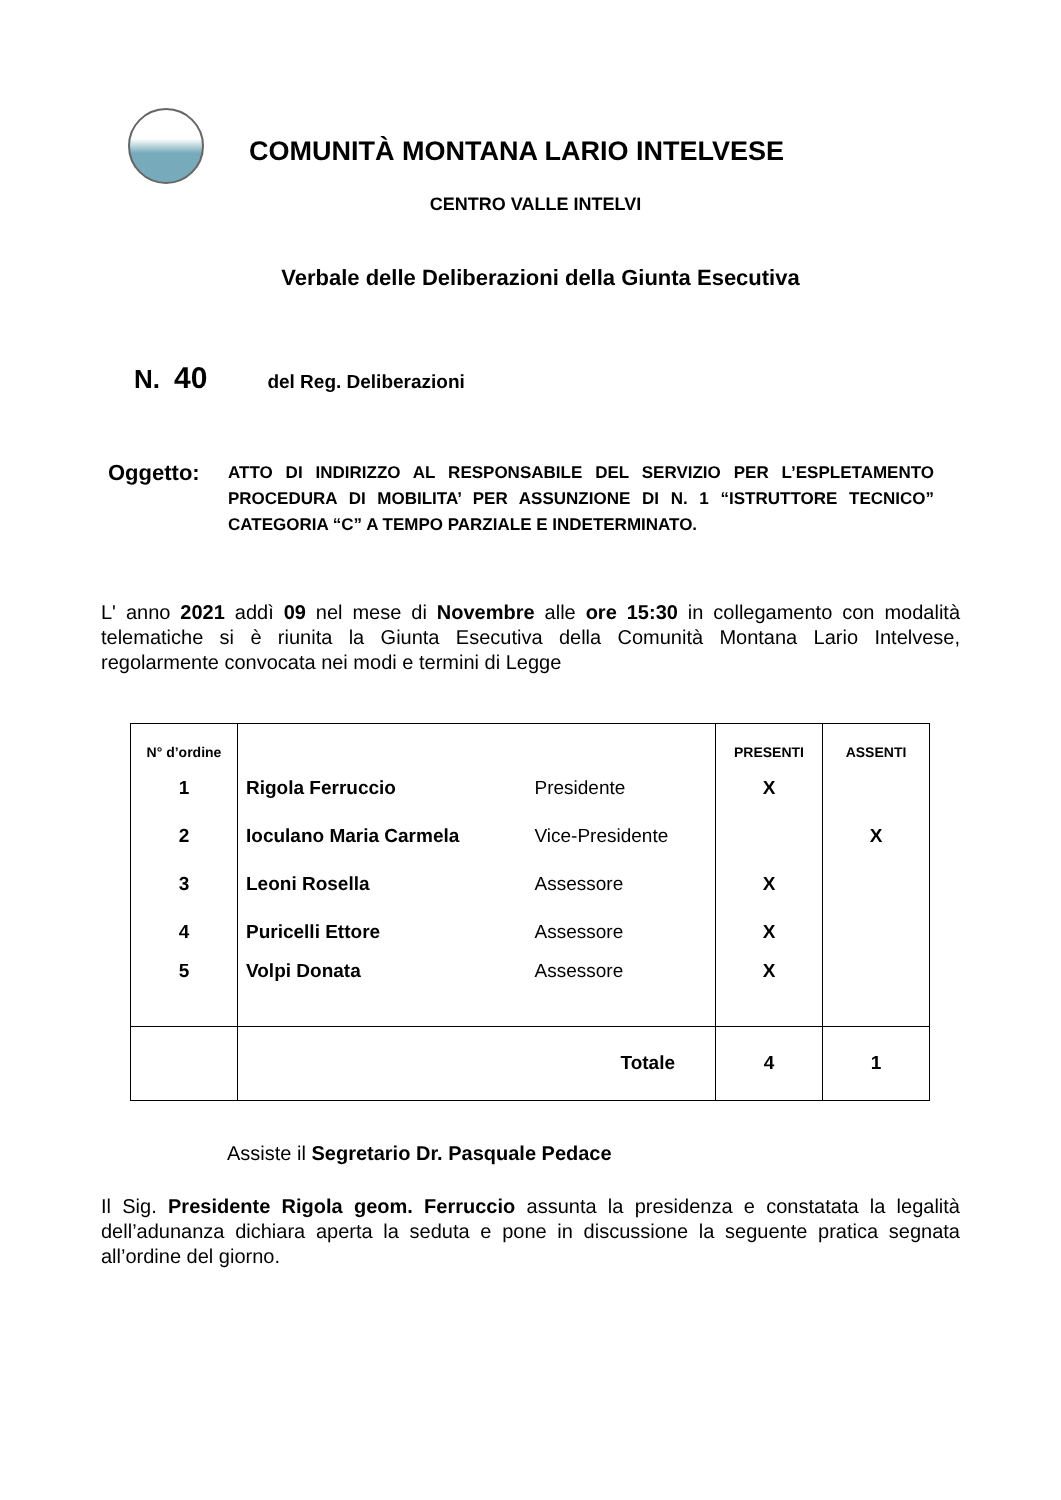COMUNITÀ MONTANA LARIO INTELVESE
CENTRO VALLE INTELVI
Verbale delle Deliberazioni della Giunta Esecutiva
N. 40 del Reg. Deliberazioni
Oggetto:
ATTO DI INDIRIZZO AL RESPONSABILE DEL SERVIZIO PER L’ESPLETAMENTO PROCEDURA DI MOBILITA’ PER ASSUNZIONE DI N. 1 “ISTRUTTORE TECNICO” CATEGORIA “C” A TEMPO PARZIALE E INDETERMINATO.
L' anno 2021 addì 09 nel mese di Novembre alle ore 15:30 in collegamento con modalità telematiche si è riunita la Giunta Esecutiva della Comunità Montana Lario Intelvese, regolarmente convocata nei modi e termini di Legge
| N° d’ordine | | | PRESENTI | ASSENTI |
| --- | --- | --- | --- | --- |
| 1 | Rigola Ferruccio | Presidente | X | |
| 2 | Ioculano Maria Carmela | Vice-Presidente | | X |
| 3 | Leoni Rosella | Assessore | X | |
| 4 | Puricelli Ettore | Assessore | X | |
| 5 | Volpi Donata | Assessore | X | |
| | Totale | | 4 | 1 |
Assiste il Segretario Dr. Pasquale Pedace
Il Sig. Presidente Rigola geom. Ferruccio assunta la presidenza e constatata la legalità dell’adunanza dichiara aperta la seduta e pone in discussione la seguente pratica segnata all’ordine del giorno.